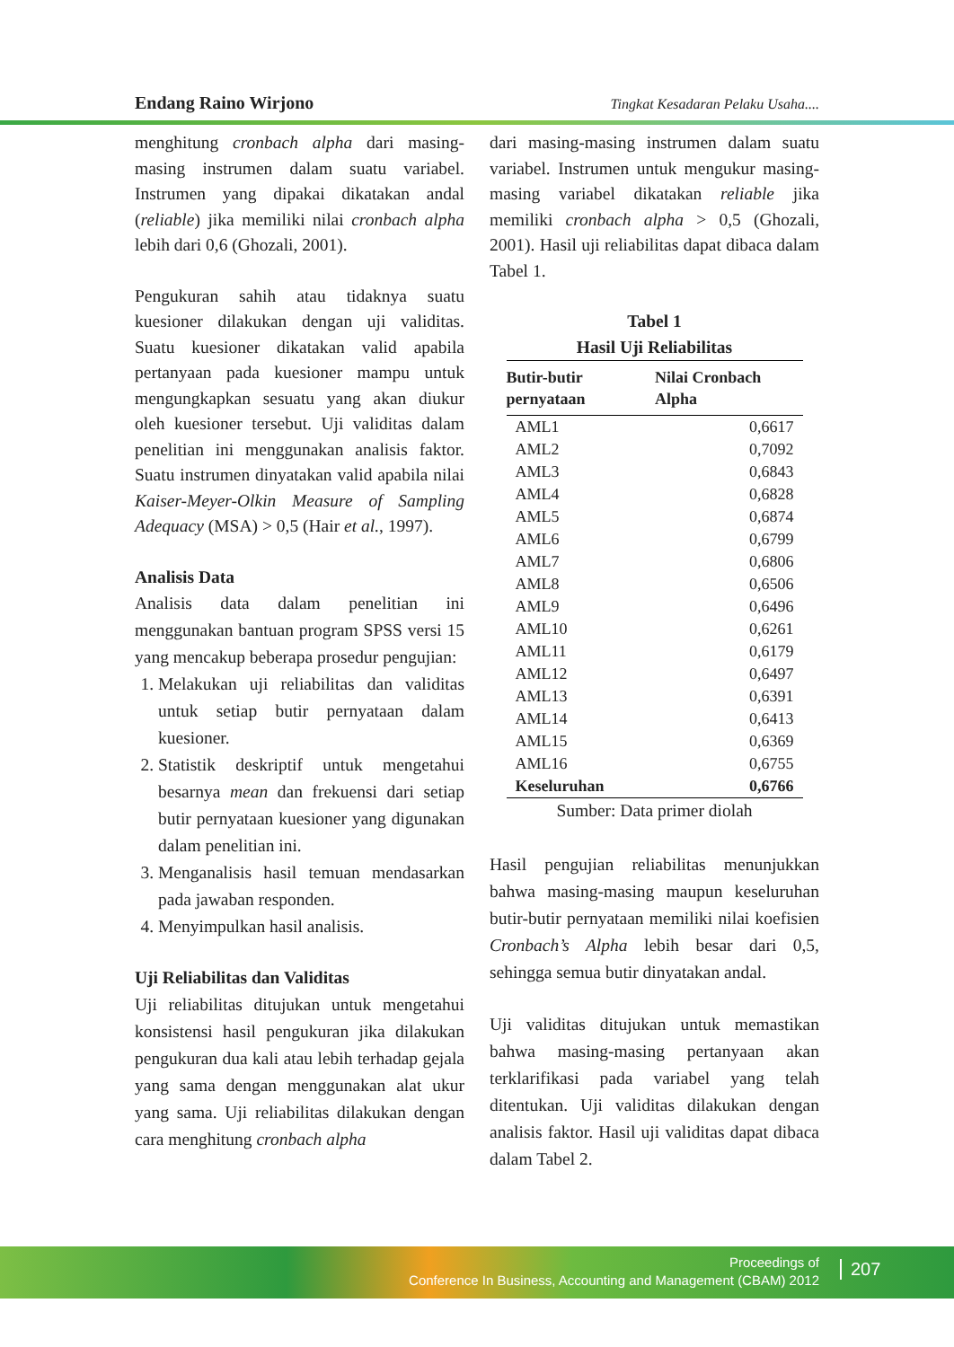Endang Raino Wirjono Tingkat Kesadaran Pelaku Usaha....
menghitung cronbach alpha dari masing-masing instrumen dalam suatu variabel. Instrumen yang dipakai dikatakan andal (reliable) jika memiliki nilai cronbach alpha lebih dari 0,6 (Ghozali, 2001).
Pengukuran sahih atau tidaknya suatu kuesioner dilakukan dengan uji validitas. Suatu kuesioner dikatakan valid apabila pertanyaan pada kuesioner mampu untuk mengungkapkan sesuatu yang akan diukur oleh kuesioner tersebut. Uji validitas dalam penelitian ini menggunakan analisis faktor. Suatu instrumen dinyatakan valid apabila nilai Kaiser-Meyer-Olkin Measure of Sampling Adequacy (MSA) > 0,5 (Hair et al., 1997).
Analisis Data
Analisis data dalam penelitian ini menggunakan bantuan program SPSS versi 15 yang mencakup beberapa prosedur pengujian:
1. Melakukan uji reliabilitas dan validitas untuk setiap butir pernyataan dalam kuesioner.
2. Statistik deskriptif untuk mengetahui besarnya mean dan frekuensi dari setiap butir pernyataan kuesioner yang digunakan dalam penelitian ini.
3. Menganalisis hasil temuan mendasarkan pada jawaban responden.
4. Menyimpulkan hasil analisis.
Uji Reliabilitas dan Validitas
Uji reliabilitas ditujukan untuk mengetahui konsistensi hasil pengukuran jika dilakukan pengukuran dua kali atau lebih terhadap gejala yang sama dengan menggunakan alat ukur yang sama. Uji reliabilitas dilakukan dengan cara menghitung cronbach alpha
dari masing-masing instrumen dalam suatu variabel. Instrumen untuk mengukur masing-masing variabel dikatakan reliable jika memiliki cronbach alpha > 0,5 (Ghozali, 2001). Hasil uji reliabilitas dapat dibaca dalam Tabel 1.
Tabel 1
Hasil Uji Reliabilitas
| Butir-butir pernyataan | Nilai Cronbach Alpha |
| --- | --- |
| AML1 | 0,6617 |
| AML2 | 0,7092 |
| AML3 | 0,6843 |
| AML4 | 0,6828 |
| AML5 | 0,6874 |
| AML6 | 0,6799 |
| AML7 | 0,6806 |
| AML8 | 0,6506 |
| AML9 | 0,6496 |
| AML10 | 0,6261 |
| AML11 | 0,6179 |
| AML12 | 0,6497 |
| AML13 | 0,6391 |
| AML14 | 0,6413 |
| AML15 | 0,6369 |
| AML16 | 0,6755 |
| Keseluruhan | 0,6766 |
Sumber: Data primer diolah
Hasil pengujian reliabilitas menunjukkan bahwa masing-masing maupun keseluruhan butir-butir pernyataan memiliki nilai koefisien Cronbach’s Alpha lebih besar dari 0,5, sehingga semua butir dinyatakan andal.
Uji validitas ditujukan untuk memastikan bahwa masing-masing pertanyaan akan terklarifikasi pada variabel yang telah ditentukan. Uji validitas dilakukan dengan analisis faktor. Hasil uji validitas dapat dibaca dalam Tabel 2.
Proceedings of
Conference In Business, Accounting and Management (CBAM) 2012
207